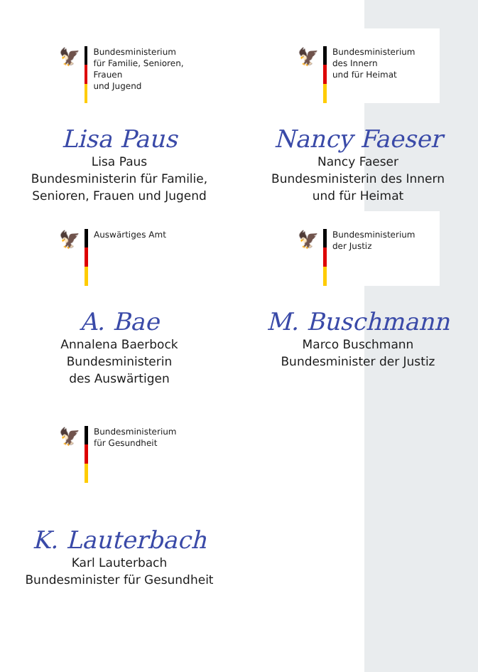🦅
Bundesministerium
für Familie, Senioren, Frauen
und Jugend
Lisa Paus
Lisa Paus
Bundesministerin für Familie,
Senioren, Frauen und Jugend
🦅
Bundesministerium
des Innern
und für Heimat
Nancy Faeser
Nancy Faeser
Bundesministerin des Innern
und für Heimat
🦅
Auswärtiges Amt
A. Bae
Annalena Baerbock
Bundesministerin
des Auswärtigen
🦅
Bundesministerium
der Justiz
M. Buschmann
Marco Buschmann
Bundesminister der Justiz
🦅
Bundesministerium
für Gesundheit
K. Lauterbach
Karl Lauterbach
Bundesminister für Gesundheit